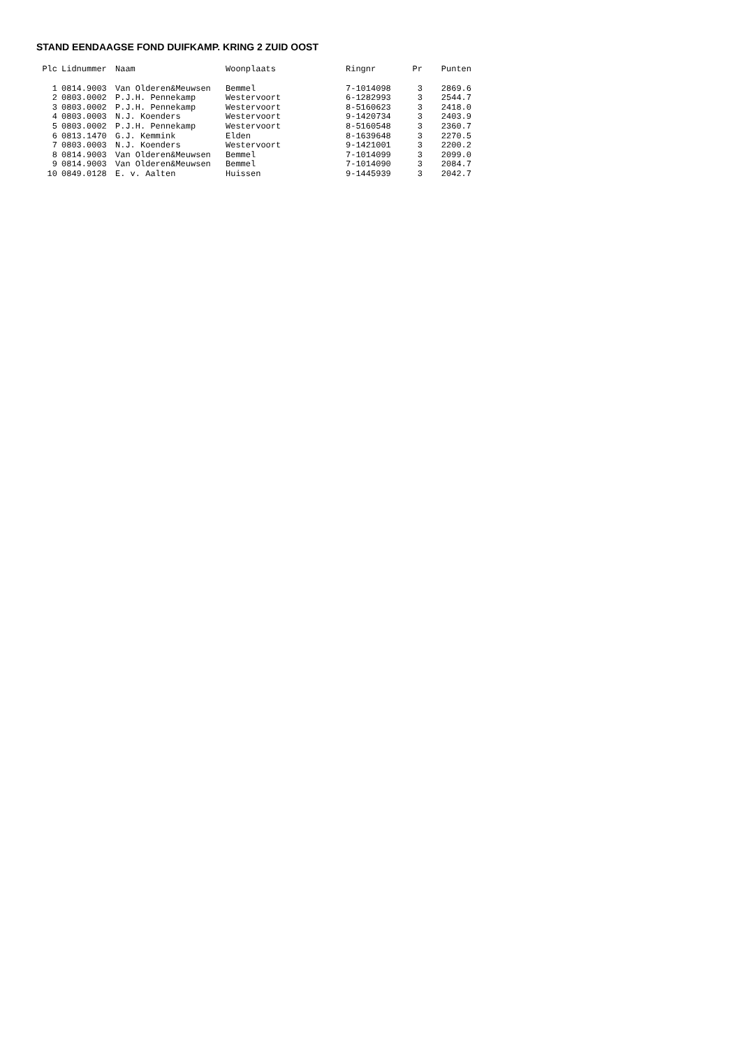STAND EENDAAGSE FOND DUIFKAMP. KRING 2 ZUID OOST
| Plc | Lidnummer | Naam | Woonplaats | Ringnr | Pr | Punten |
| --- | --- | --- | --- | --- | --- | --- |
| 1 | 0814.9003 | Van Olderen&Meuwsen | Bemmel | 7-1014098 | 3 | 2869.6 |
| 2 | 0803.0002 | P.J.H. Pennekamp | Westervoort | 6-1282993 | 3 | 2544.7 |
| 3 | 0803.0002 | P.J.H. Pennekamp | Westervoort | 8-5160623 | 3 | 2418.0 |
| 4 | 0803.0003 | N.J. Koenders | Westervoort | 9-1420734 | 3 | 2403.9 |
| 5 | 0803.0002 | P.J.H. Pennekamp | Westervoort | 8-5160548 | 3 | 2360.7 |
| 6 | 0813.1470 | G.J. Kemmink | Elden | 8-1639648 | 3 | 2270.5 |
| 7 | 0803.0003 | N.J. Koenders | Westervoort | 9-1421001 | 3 | 2200.2 |
| 8 | 0814.9003 | Van Olderen&Meuwsen | Bemmel | 7-1014099 | 3 | 2099.0 |
| 9 | 0814.9003 | Van Olderen&Meuwsen | Bemmel | 7-1014090 | 3 | 2084.7 |
| 10 | 0849.0128 | E. v. Aalten | Huissen | 9-1445939 | 3 | 2042.7 |